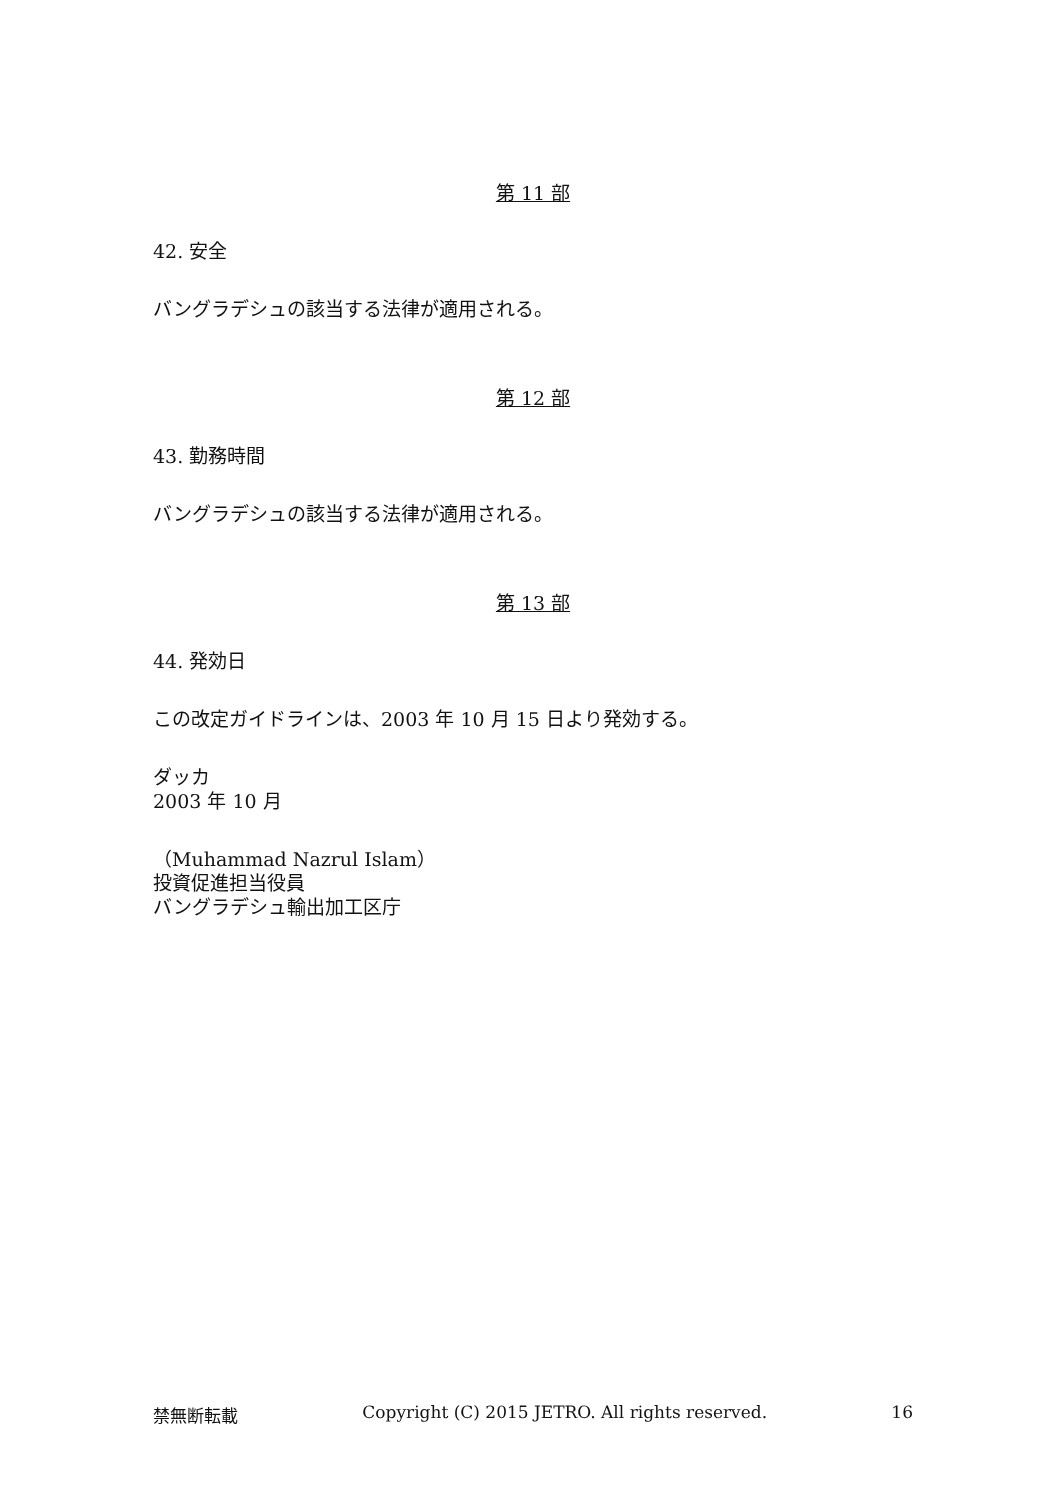第 11 部
42. 安全
バングラデシュの該当する法律が適用される。
第 12 部
43. 勤務時間
バングラデシュの該当する法律が適用される。
第 13 部
44. 発効日
この改定ガイドラインは、2003 年 10 月 15 日より発効する。
ダッカ
2003 年 10 月
（Muhammad Nazrul Islam）
投資促進担当役員
バングラデシュ輸出加工区庁
禁無断転載 Copyright (C) 2015 JETRO. All rights reserved. 16